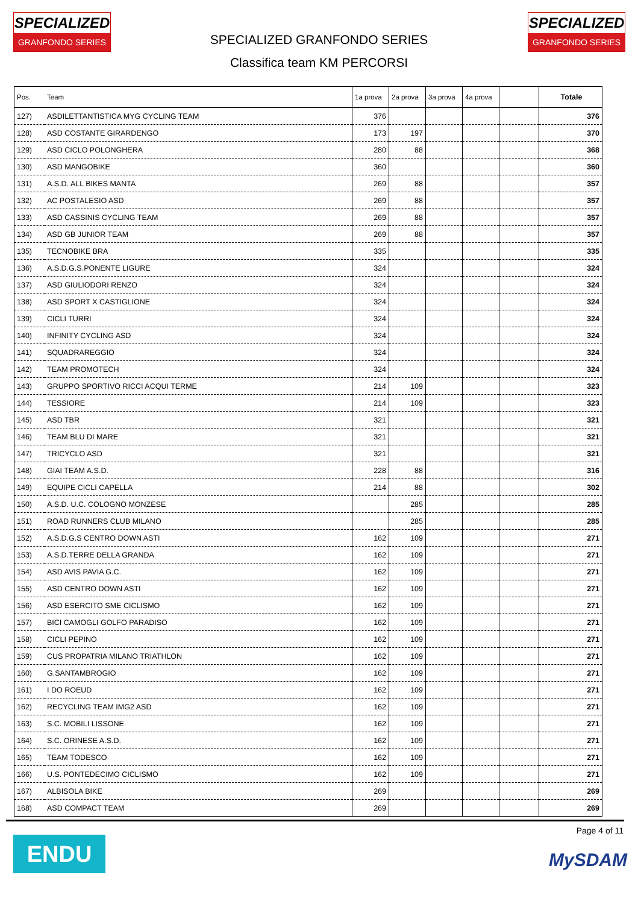SPECIALIZED
GRANFONDO SERIES
SPECIALIZED
GRANFONDO SERIES
SPECIALIZED GRANFONDO SERIES
Classifica team KM PERCORSI
| Pos. | Team | 1a prova | 2a prova | 3a prova | 4a prova | | Totale |
| --- | --- | --- | --- | --- | --- | --- | --- |
| 127) | ASDILETTANTISTICA MYG CYCLING TEAM | 376 | | | | | 376 |
| 128) | ASD COSTANTE GIRARDENGO | 173 | 197 | | | | 370 |
| 129) | ASD CICLO POLONGHERA | 280 | 88 | | | | 368 |
| 130) | ASD MANGOBIKE | 360 | | | | | 360 |
| 131) | A.S.D. ALL BIKES MANTA | 269 | 88 | | | | 357 |
| 132) | AC POSTALESIO ASD | 269 | 88 | | | | 357 |
| 133) | ASD CASSINIS CYCLING TEAM | 269 | 88 | | | | 357 |
| 134) | ASD GB JUNIOR TEAM | 269 | 88 | | | | 357 |
| 135) | TECNOBIKE BRA | 335 | | | | | 335 |
| 136) | A.S.D.G.S.PONENTE LIGURE | 324 | | | | | 324 |
| 137) | ASD GIULIODORI RENZO | 324 | | | | | 324 |
| 138) | ASD SPORT X CASTIGLIONE | 324 | | | | | 324 |
| 139) | CICLI TURRI | 324 | | | | | 324 |
| 140) | INFINITY CYCLING ASD | 324 | | | | | 324 |
| 141) | SQUADRAREGGIO | 324 | | | | | 324 |
| 142) | TEAM PROMOTECH | 324 | | | | | 324 |
| 143) | GRUPPO SPORTIVO RICCI ACQUI TERME | 214 | 109 | | | | 323 |
| 144) | TESSIORE | 214 | 109 | | | | 323 |
| 145) | ASD TBR | 321 | | | | | 321 |
| 146) | TEAM BLU DI MARE | 321 | | | | | 321 |
| 147) | TRICYCLO ASD | 321 | | | | | 321 |
| 148) | GIAI TEAM A.S.D. | 228 | 88 | | | | 316 |
| 149) | EQUIPE CICLI CAPELLA | 214 | 88 | | | | 302 |
| 150) | A.S.D. U.C. COLOGNO MONZESE | | 285 | | | | 285 |
| 151) | ROAD RUNNERS CLUB MILANO | | 285 | | | | 285 |
| 152) | A.S.D.G.S CENTRO DOWN ASTI | 162 | 109 | | | | 271 |
| 153) | A.S.D.TERRE DELLA GRANDA | 162 | 109 | | | | 271 |
| 154) | ASD AVIS PAVIA G.C. | 162 | 109 | | | | 271 |
| 155) | ASD CENTRO DOWN ASTI | 162 | 109 | | | | 271 |
| 156) | ASD ESERCITO SME CICLISMO | 162 | 109 | | | | 271 |
| 157) | BICI CAMOGLI GOLFO PARADISO | 162 | 109 | | | | 271 |
| 158) | CICLI PEPINO | 162 | 109 | | | | 271 |
| 159) | CUS PROPATRIA MILANO TRIATHLON | 162 | 109 | | | | 271 |
| 160) | G.SANTAMBROGIO | 162 | 109 | | | | 271 |
| 161) | I DO ROEUD | 162 | 109 | | | | 271 |
| 162) | RECYCLING TEAM IMG2 ASD | 162 | 109 | | | | 271 |
| 163) | S.C. MOBILI LISSONE | 162 | 109 | | | | 271 |
| 164) | S.C. ORINESE A.S.D. | 162 | 109 | | | | 271 |
| 165) | TEAM TODESCO | 162 | 109 | | | | 271 |
| 166) | U.S. PONTEDECIMO CICLISMO | 162 | 109 | | | | 271 |
| 167) | ALBISOLA BIKE | 269 | | | | | 269 |
| 168) | ASD COMPACT TEAM | 269 | | | | | 269 |
ENDU
Page 4 of 11
MySDAM